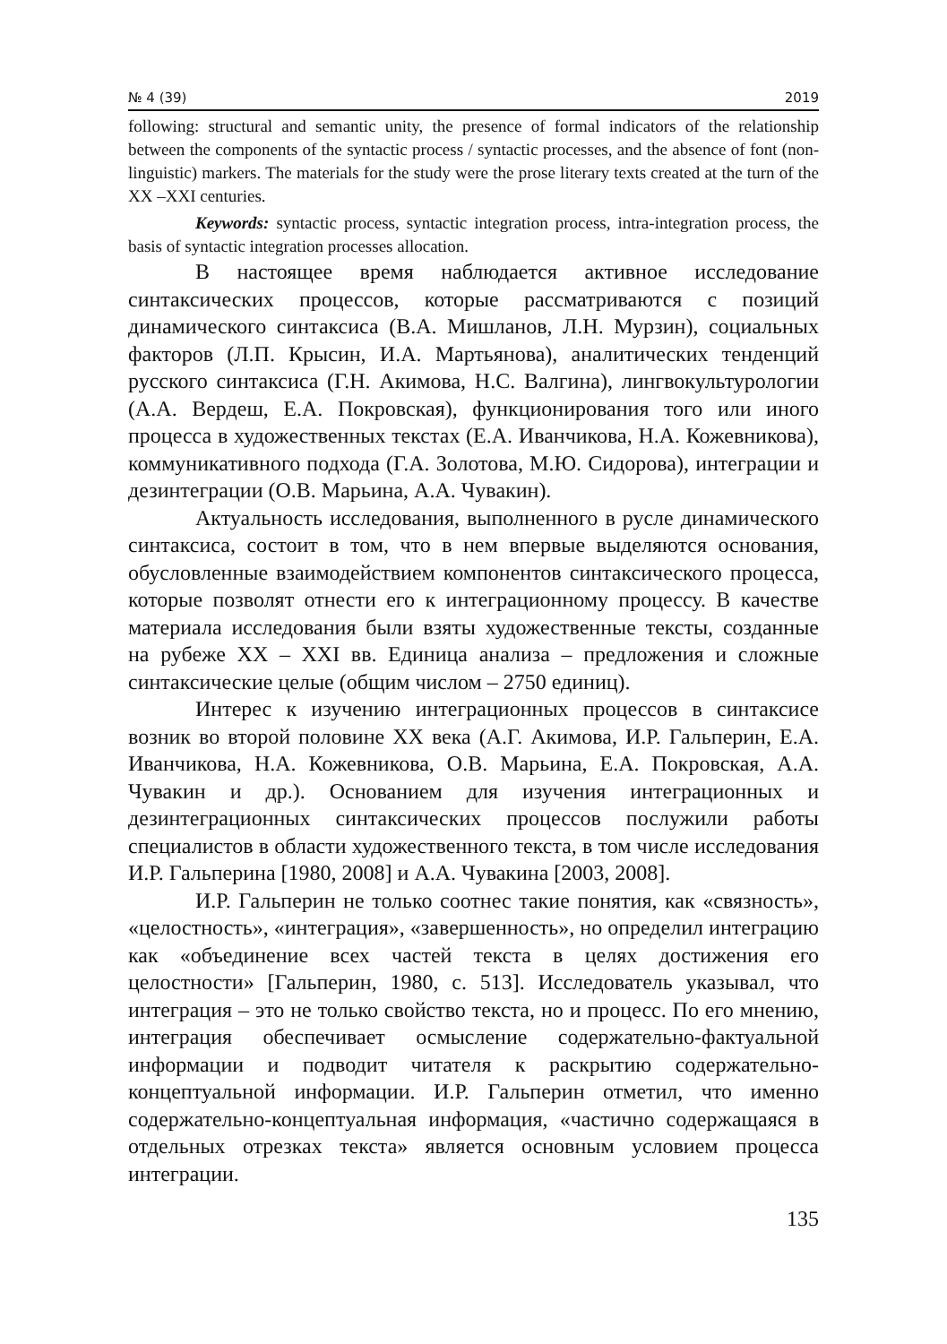№ 4 (39) 2019
following: structural and semantic unity, the presence of formal indicators of the relationship between the components of the syntactic process / syntactic processes, and the absence of font (non-linguistic) markers. The materials for the study were the prose literary texts created at the turn of the XX –XXI centuries.
Keywords: syntactic process, syntactic integration process, intra-integration process, the basis of syntactic integration processes allocation.
В настоящее время наблюдается активное исследование синтаксических процессов, которые рассматриваются с позиций динамического синтаксиса (В.А. Мишланов, Л.Н. Мурзин), социальных факторов (Л.П. Крысин, И.А. Мартьянова), аналитических тенденций русского синтаксиса (Г.Н. Акимова, Н.С. Валгина), лингвокультурологии (А.А. Вердеш, Е.А. Покровская), функционирования того или иного процесса в художественных текстах (Е.А. Иванчикова, Н.А. Кожевникова), коммуникативного подхода (Г.А. Золотова, М.Ю. Сидорова), интеграции и дезинтеграции (О.В. Марьина, А.А. Чувакин).
Актуальность исследования, выполненного в русле динамического синтаксиса, состоит в том, что в нем впервые выделяются основания, обусловленные взаимодействием компонентов синтаксического процесса, которые позволят отнести его к интеграционному процессу. В качестве материала исследования были взяты художественные тексты, созданные на рубеже XX – XXI вв. Единица анализа – предложения и сложные синтаксические целые (общим числом – 2750 единиц).
Интерес к изучению интеграционных процессов в синтаксисе возник во второй половине XX века (А.Г. Акимова, И.Р. Гальперин, Е.А. Иванчикова, Н.А. Кожевникова, О.В. Марьина, Е.А. Покровская, А.А. Чувакин и др.). Основанием для изучения интеграционных и дезинтеграционных синтаксических процессов послужили работы специалистов в области художественного текста, в том числе исследования И.Р. Гальперина [1980, 2008] и А.А. Чувакина [2003, 2008].
И.Р. Гальперин не только соотнес такие понятия, как «связность», «целостность», «интеграция», «завершенность», но определил интеграцию как «объединение всех частей текста в целях достижения его целостности» [Гальперин, 1980, с. 513]. Исследователь указывал, что интеграция – это не только свойство текста, но и процесс. По его мнению, интеграция обеспечивает осмысление содержательно-фактуальной информации и подводит читателя к раскрытию содержательно-концептуальной информации. И.Р. Гальперин отметил, что именно содержательно-концептуальная информация, «частично содержащаяся в отдельных отрезках текста» является основным условием процесса интеграции.
135